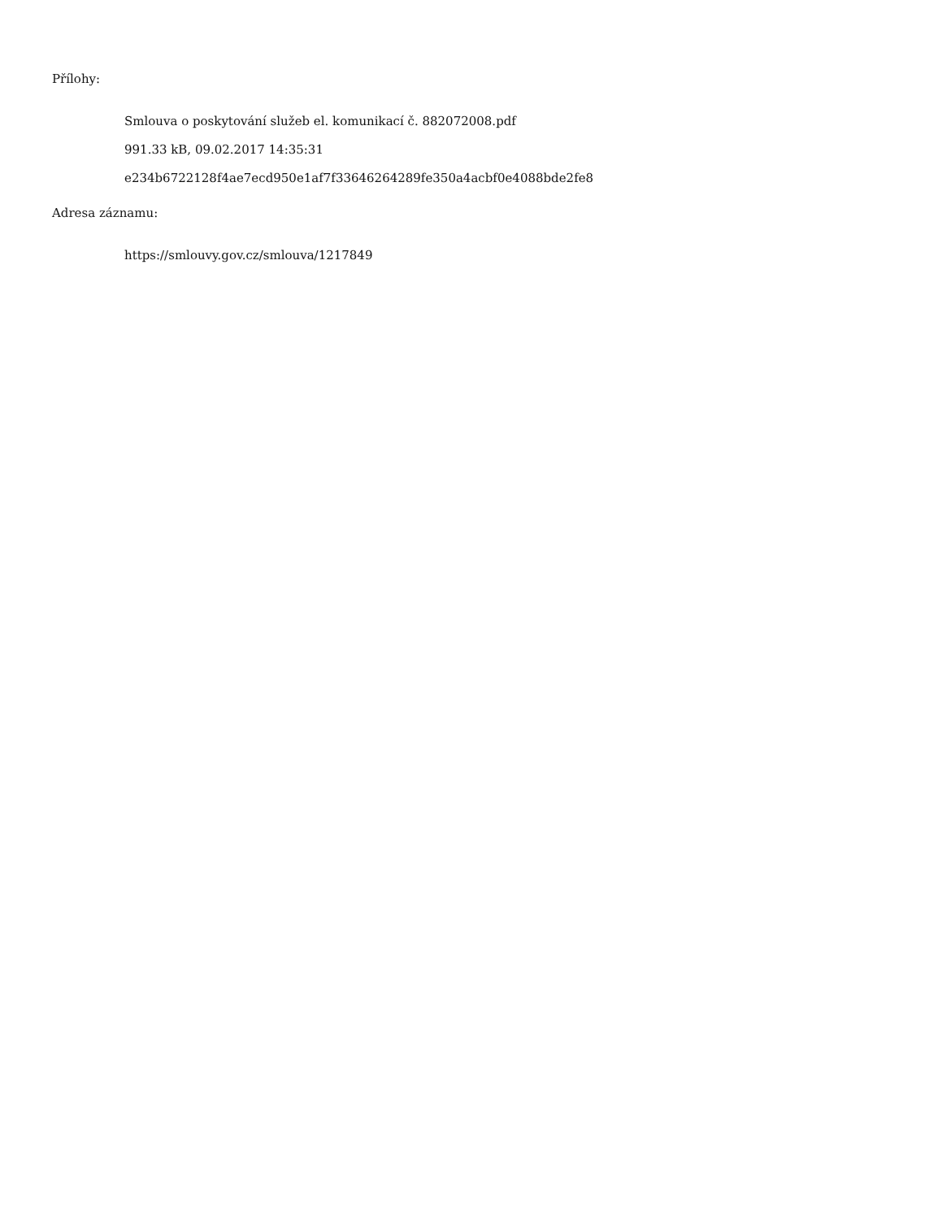Přílohy:
Smlouva o poskytování služeb el. komunikací č. 882072008.pdf
991.33 kB, 09.02.2017 14:35:31
e234b6722128f4ae7ecd950e1af7f33646264289fe350a4acbf0e4088bde2fe8
Adresa záznamu:
https://smlouvy.gov.cz/smlouva/1217849